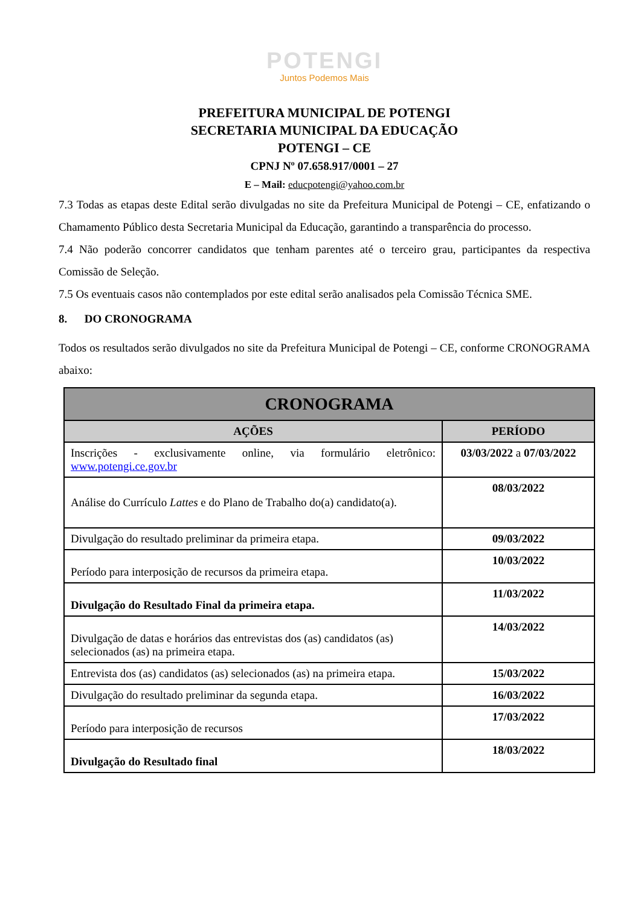POTENGI
Juntos Podemos Mais
PREFEITURA MUNICIPAL DE POTENGI
SECRETARIA MUNICIPAL DA EDUCAÇÃO
POTENGI – CE
CPNJ Nº 07.658.917/0001 – 27
E – Mail: educpotengi@yahoo.com.br
7.3 Todas as etapas deste Edital serão divulgadas no site da Prefeitura Municipal de Potengi – CE, enfatizando o Chamamento Público desta Secretaria Municipal da Educação, garantindo a transparência do processo.
7.4 Não poderão concorrer candidatos que tenham parentes até o terceiro grau, participantes da respectiva Comissão de Seleção.
7.5 Os eventuais casos não contemplados por este edital serão analisados pela Comissão Técnica SME.
8. DO CRONOGRAMA
Todos os resultados serão divulgados no site da Prefeitura Municipal de Potengi – CE, conforme CRONOGRAMA abaixo:
| CRONOGRAMA | |
| --- | --- |
| AÇÕES | PERÍODO |
| Inscrições - exclusivamente online, via formulário eletrônico: www.potengi.ce.gov.br | 03/03/2022 a 07/03/2022 |
| Análise do Currículo Lattes e do Plano de Trabalho do(a) candidato(a). | 08/03/2022 |
| Divulgação do resultado preliminar da primeira etapa. | 09/03/2022 |
| Período para interposição de recursos da primeira etapa. | 10/03/2022 |
| Divulgação do Resultado Final da primeira etapa. | 11/03/2022 |
| Divulgação de datas e horários das entrevistas dos (as) candidatos (as) selecionados (as) na primeira etapa. | 14/03/2022 |
| Entrevista dos (as) candidatos (as) selecionados (as) na primeira etapa. | 15/03/2022 |
| Divulgação do resultado preliminar da segunda etapa. | 16/03/2022 |
| Período para interposição de recursos | 17/03/2022 |
| Divulgação do Resultado final | 18/03/2022 |